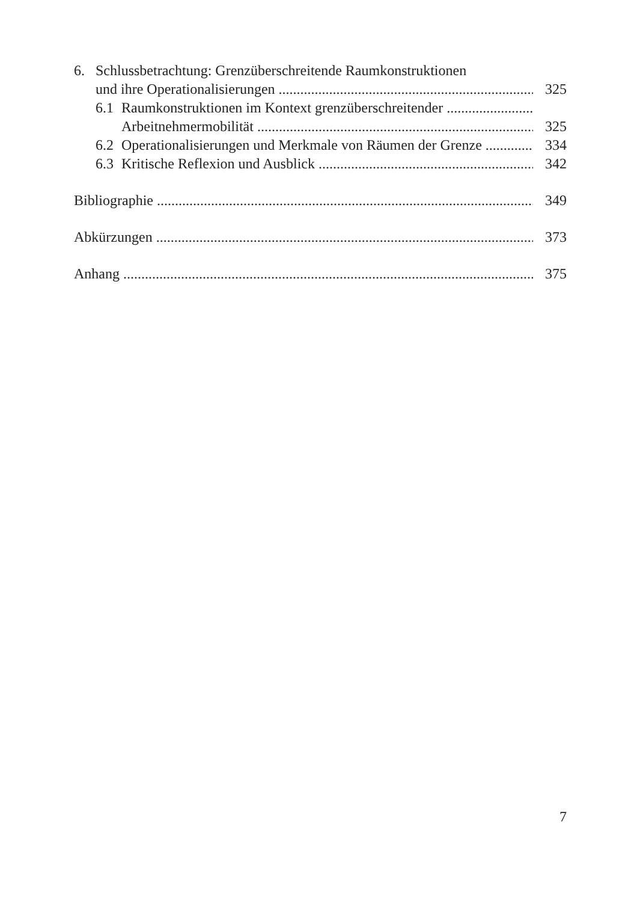6. Schlussbetrachtung: Grenzüberschreitende Raumkonstruktionen
und ihre Operationalisierungen 325
6.1 Raumkonstruktionen im Kontext grenzüberschreitender
Arbeitnehmermobilität 325
6.2 Operationalisierungen und Merkmale von Räumen der Grenze 334
6.3 Kritische Reflexion und Ausblick 342
Bibliographie 349
Abkürzungen 373
Anhang 375
7